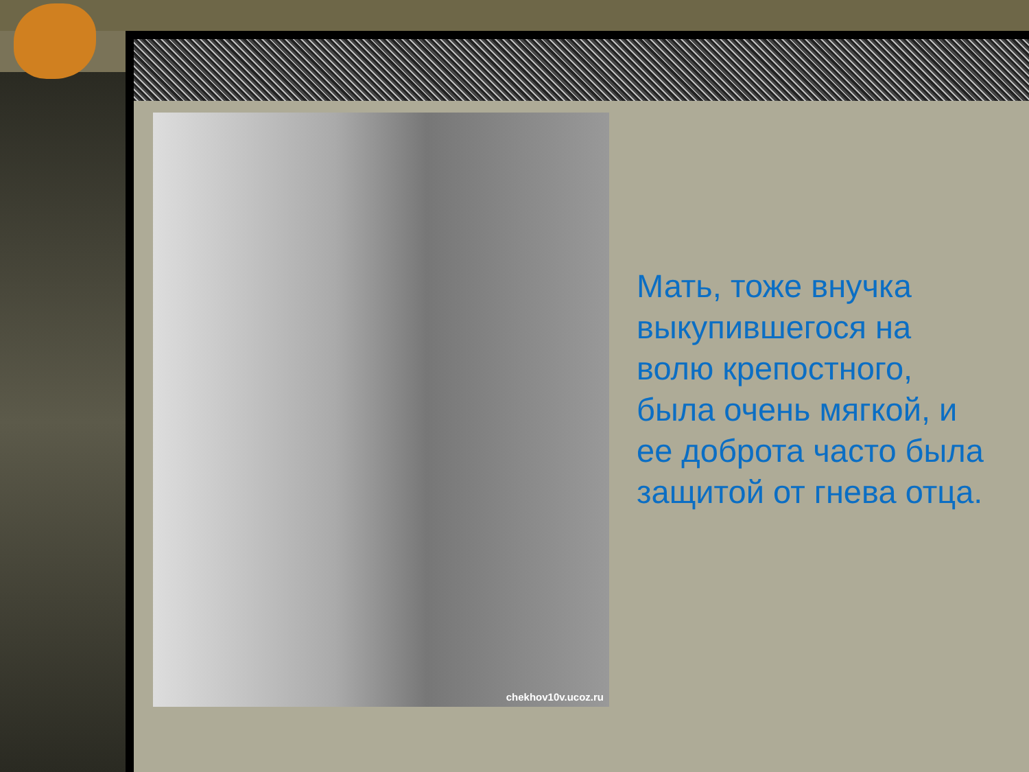chekhov10v.ucoz.ru
Мать, тоже внучка
выкупившегося на
волю крепостного,
была очень мягкой, и
ее доброта часто была
защитой от гнева отца.